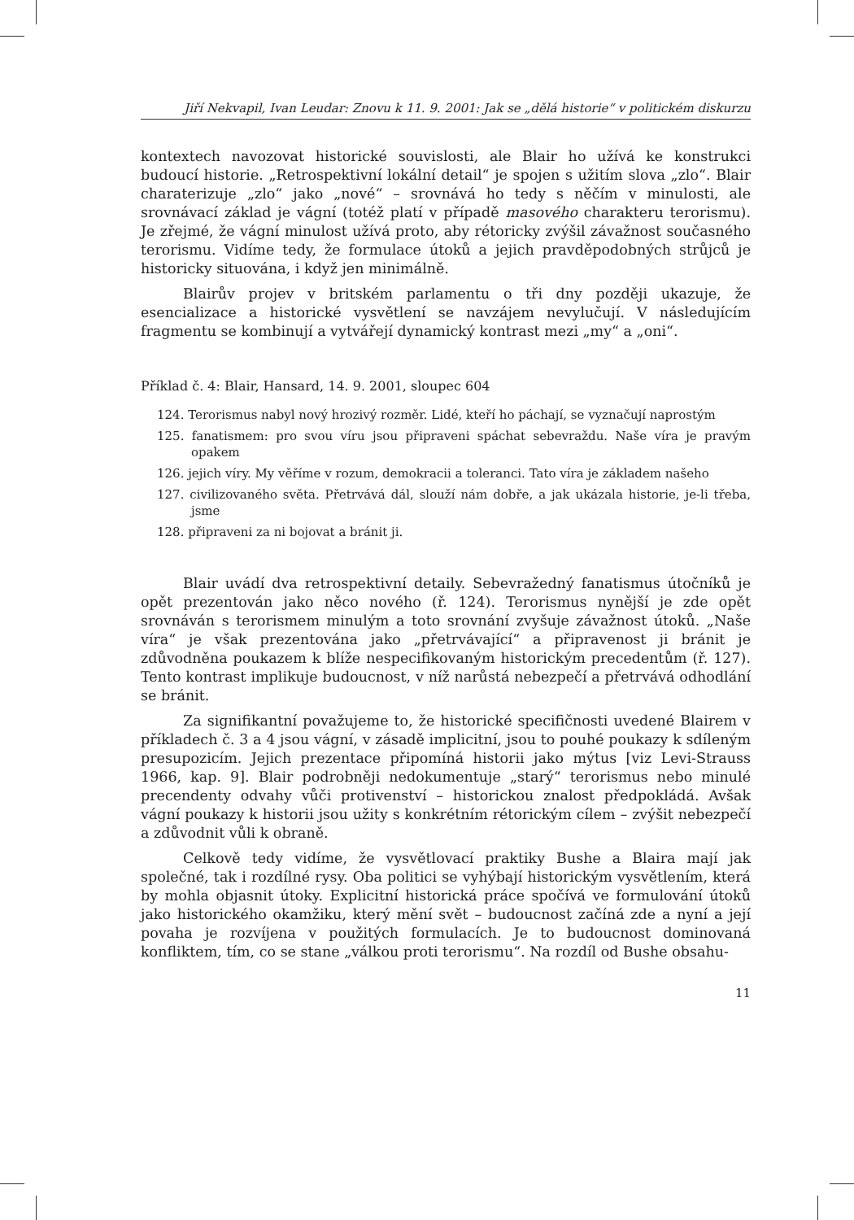Jiří Nekvapil, Ivan Leudar: Znovu k 11. 9. 2001: Jak se „dělá historie“ v politickém diskurzu
kontextech navozovat historické souvislosti, ale Blair ho užívá ke konstrukci budoucí historie. „Retrospektivní lokální detail“ je spojen s užitím slova „zlo“. Blair charaterizuje „zlo“ jako „nové“ – srovnává ho tedy s něčím v minulosti, ale srovnávací základ je vágní (totéž platí v případě masového charakteru terorismu). Je zřejmé, že vágní minulost užívá proto, aby rétoricky zvýšil závažnost současného terorismu. Vidíme tedy, že formulace útoků a jejich pravděpodobných strůjců je historicky situována, i když jen minimálně.
Blairův projev v britském parlamentu o tři dny později ukazuje, že esencializace a historické vysvětlení se navzájem nevylučují. V následujícím fragmentu se kombinují a vytvářejí dynamický kontrast mezi „my“ a „oni“.
Příklad č. 4: Blair, Hansard, 14. 9. 2001, sloupec 604
124. Terorismus nabyl nový hrozivý rozměr. Lidé, kteří ho páchají, se vyznačují naprostým
125. fanatismem: pro svou víru jsou připraveni spáchat sebevraždu. Naše víra je pravým opakem
126. jejich víry. My věříme v rozum, demokracii a toleranci. Tato víra je základem našeho
127. civilizovaného světa. Přetrvává dál, slouží nám dobře, a jak ukázala historie, je-li třeba, jsme
128. připraveni za ni bojovat a bránit ji.
Blair uvádí dva retrospektivní detaily. Sebevražedný fanatismus útočníků je opět prezentován jako něco nového (ř. 124). Terorismus nynější je zde opět srovnáván s terorismem minulým a toto srovnání zvyšuje závažnost útoků. „Naše víra“ je však prezentována jako „přetrvávající“ a připravenost ji bránit je zdůvodněna poukazem k blíže nespecifikovaným historickým precedentům (ř. 127). Tento kontrast implikuje budoucnost, v níž narůstá nebezpečí a přetrvává odhodlání se bránit.
Za signifikantní považujeme to, že historické specifičnosti uvedené Blairem v příkladech č. 3 a 4 jsou vágní, v zásadě implicitní, jsou to pouhé poukazy k sdíleným presupozicím. Jejich prezentace připomíná historii jako mýtus [viz Levi-Strauss 1966, kap. 9]. Blair podrobněji nedokumentuje „starý“ terorismus nebo minulé precendenty odvahy vůči protivenství – historickou znalost předpokládá. Avšak vágní poukazy k historii jsou užity s konkrétním rétorickým cílem – zvýšit nebezpečí a zdůvodnit vůli k obraně.
Celkově tedy vidíme, že vysvětlovací praktiky Bushe a Blaira mají jak společné, tak i rozdílné rysy. Oba politici se vyhýbají historickým vysvětlením, která by mohla objasnit útoky. Explicitní historická práce spočívá ve formulování útoků jako historického okamžiku, který mění svět – budoucnost začíná zde a nyní a její povaha je rozvíjena v použitých formulacích. Je to budoucnost dominovaná konfliktem, tím, co se stane „válkou proti terorismu“. Na rozdíl od Bushe obsahu-
11